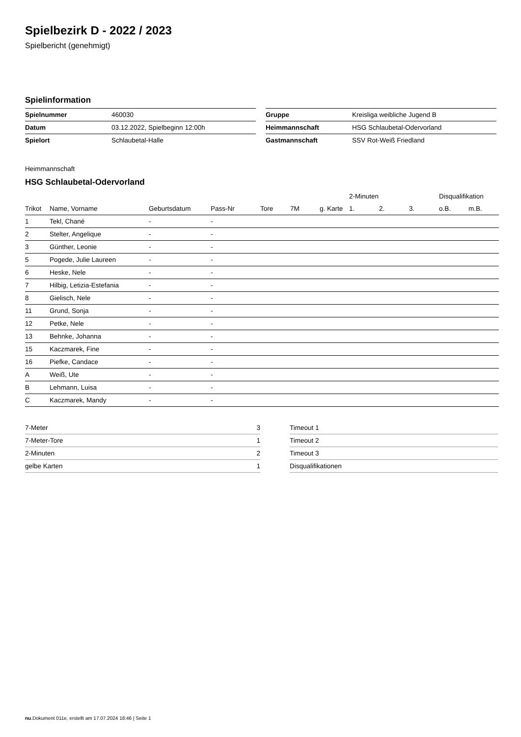Spielbezirk D - 2022 / 2023
Spielbericht (genehmigt)
Spielinformation
| Spielnummer | 460030 |
| Datum | 03.12.2022, Spielbeginn 12:00h |
| Spielort | Schlaubetal-Halle |
| Gruppe | Kreisliga weibliche Jugend B |
| Heimmannschaft | HSG Schlaubetal-Odervorland |
| Gastmannschaft | SSV Rot-Weiß Friedland |
Heimmannschaft
HSG Schlaubetal-Odervorland
| | | | | | | | 2-Minuten | | | Disqualifikation | |
| --- | --- | --- | --- | --- | --- | --- | --- | --- | --- | --- | --- |
| Trikot | Name, Vorname | Geburtsdatum | Pass-Nr | Tore | 7M | g. Karte | 1. | 2. | 3. | o.B. | m.B. |
| 1 | Tekl, Chané | - | - | | | | | | | | |
| 2 | Stelter, Angelique | - | - | | | | | | | | |
| 3 | Günther, Leonie | - | - | | | | | | | | |
| 5 | Pogede, Julie Laureen | - | - | | | | | | | | |
| 6 | Heske, Nele | - | - | | | | | | | | |
| 7 | Hilbig, Letizia-Estefania | - | - | | | | | | | | |
| 8 | Gielisch, Nele | - | - | | | | | | | | |
| 11 | Grund, Sonja | - | - | | | | | | | | |
| 12 | Petke, Nele | - | - | | | | | | | | |
| 13 | Behnke, Johanna | - | - | | | | | | | | |
| 15 | Kaczmarek, Fine | - | - | | | | | | | | |
| 16 | Piefke, Candace | - | - | | | | | | | | |
| A | Weiß, Ute | - | - | | | | | | | | |
| B | Lehmann, Luisa | - | - | | | | | | | | |
| C | Kaczmarek, Mandy | - | - | | | | | | | | |
| 7-Meter | 3 |
| 7-Meter-Tore | 1 |
| 2-Minuten | 2 |
| gelbe Karten | 1 |
| Timeout 1 |
| Timeout 2 |
| Timeout 3 |
| Disqualifikationen |
nu.Dokument 011e, erstellt am 17.07.2024 18:46 | Seite 1